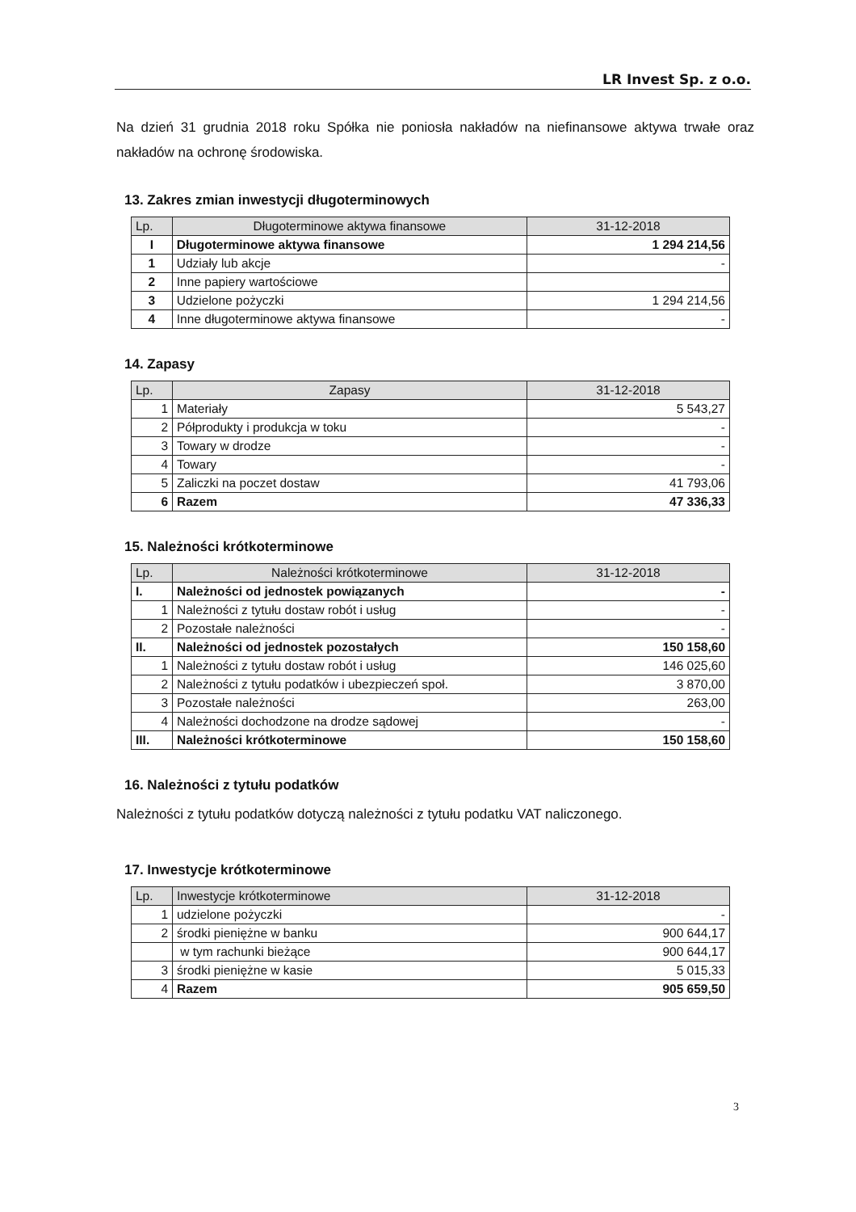LR Invest Sp. z o.o.
Na dzień 31 grudnia 2018 roku Spółka nie poniosła nakładów na niefinansowe aktywa trwałe oraz nakładów na ochronę środowiska.
13. Zakres zmian inwestycji długoterminowych
| Lp. | Długoterminowe aktywa finansowe | 31-12-2018 |
| --- | --- | --- |
| I | Długoterminowe aktywa finansowe | 1 294 214,56 |
| 1 | Udziały lub akcje | - |
| 2 | Inne papiery wartościowe | |
| 3 | Udzielone pożyczki | 1 294 214,56 |
| 4 | Inne długoterminowe aktywa finansowe | - |
14. Zapasy
| Lp. | Zapasy | 31-12-2018 |
| --- | --- | --- |
| 1 | Materiały | 5 543,27 |
| 2 | Półprodukty i produkcja w toku | - |
| 3 | Towary w drodze | - |
| 4 | Towary | - |
| 5 | Zaliczki na poczet dostaw | 41 793,06 |
| 6 | Razem | 47 336,33 |
15. Należności krótkoterminowe
| Lp. | Należności krótkoterminowe | 31-12-2018 |
| --- | --- | --- |
| I. | Należności od jednostek powiązanych | - |
| 1 | Należności z tytułu dostaw robót i usług | - |
| 2 | Pozostałe należności | - |
| II. | Należności od jednostek pozostałych | 150 158,60 |
| 1 | Należności z tytułu dostaw robót i usług | 146 025,60 |
| 2 | Należności z tytułu podatków i ubezpieczeń społ. | 3 870,00 |
| 3 | Pozostałe należności | 263,00 |
| 4 | Należności dochodzone na drodze sądowej | - |
| III. | Należności krótkoterminowe | 150 158,60 |
16. Należności z tytułu podatków
Należności z tytułu podatków dotyczą należności z tytułu podatku VAT naliczonego.
17. Inwestycje krótkoterminowe
| Lp. | Inwestycje krótkoterminowe | 31-12-2018 |
| --- | --- | --- |
| 1 | udzielone pożyczki | - |
| 2 | środki pieniężne w banku | 900 644,17 |
| | w tym rachunki bieżące | 900 644,17 |
| 3 | środki pieniężne w kasie | 5 015,33 |
| 4 | Razem | 905 659,50 |
3